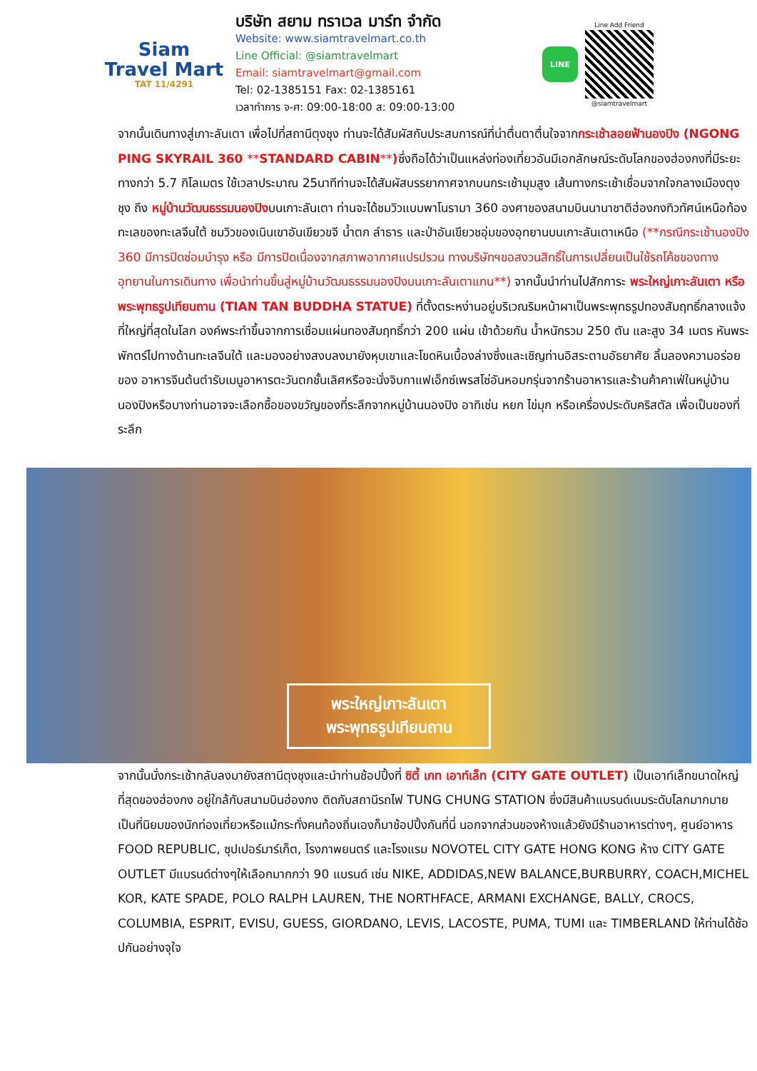Siam
Travel Mart
TAT 11/4291
บริษัท สยาม ทราเวล มาร์ท จำกัด
Website: www.siamtravelmart.co.th
Line Official: @siamtravelmart
Email: siamtravelmart@gmail.com
Tel: 02-1385151 Fax: 02-1385161
เวลาทำการ จ-ศ: 09:00-18:00 ส: 09:00-13:00
LINE
Line Add Friend
@siamtravelmart
จากนั้นเดินทางสู่เกาะลันเตา เพื่อไปที่สถานีตุงชุง ท่านจะได้สัมผัสกับประสบการณ์ที่น่าตื่นตาตื่นใจจากกระเช้าลอยฟ้านองปิง (NGONG PING SKYRAIL 360 **STANDARD CABIN**) ซึ่งถือได้ว่าเป็นแหล่งท่องเที่ยวอันมีเอกลักษณ์ระดับโลกของฮ่องกงที่มีระยะทางกว่า 5.7 กิโลเมตร ใช้เวลาประมาณ 25นาทีท่านจะได้สัมผัสบรรยากาศจากบนกระเช้ามุมสูง เส้นทางกระเช้าเชื่อมจากใจกลางเมืองตุงชุง ถึง หมู่บ้านวัฒนธรรมนองปิงบนเกาะลันเตา ท่านจะได้ชมวิวแบบพาโนรามา 360 องศาของสนามบินนานาชาติฮ่องกงทิวทัศน์เหนือท้องทะเลของทะเลจีนใต้ ชมวิวของเนินเขาอันเขียวขจี น้ำตก ลำธาร และป่าอันเขียวชอุ่มของอุทยานบนเกาะลันเตาเหนือ (**กรณีกระเช้านองปิง 360 มีการปิดซ่อมบำรุง หรือ มีการปิดเนื่องจากสภาพอากาศแปรปรวน ทางบริษัทฯขอสงวนสิทธิ์ในการเปลี่ยนเป็นใช้รถโค้ชของทางอุทยานในการเดินทาง เพื่อนำท่านขึ้นสู่หมู่บ้านวัฒนธรรมนองปิงบนเกาะลันเตาแทน**) จากนั้นนำท่านไปสักการะ พระใหญ่เกาะลันเตา หรือ พระพุทธรูปเทียนถาน (TIAN TAN BUDDHA STATUE) ที่ตั้งตระหง่านอยู่บริเวณริมหน้าผาเป็นพระพุทธรูปทองสัมฤทธิ์กลางแจ้งที่ใหญ่ที่สุดในโลก องค์พระทำขึ้นจากการเชื่อมแผ่นทองสัมฤทธิ์กว่า 200 แผ่น เข้าด้วยกัน น้ำหนักรวม 250 ตัน และสูง 34 เมตร หันพระพักตร์ไปทางด้านทะเลจีนใต้ และมองอย่างสงบลงมายังหุบเขาและโขดหินเบื้องล่างซึ่งและเชิญท่านอิสระตามอัธยาศัย ลิ้มลองความอร่อยของ อาหารจีนต้นตำรับเมนูอาหารตะวันตกชั้นเลิศหรือจะนั่งจิบกาแฟเอ็กซ์เพรสโซ่อันหอมกรุ่นจากร้านอาหารและร้านค้าคาเฟ่ในหมู่บ้านนองปิงหรือบางท่านอาจจะเลือกซื้อของขวัญของที่ระลึกจากหมู่บ้านนองปิง อาทิเช่น หยก ไข่มุก หรือเครื่องประดับคริสตัล เพื่อเป็นของที่ระลึก
พระใหญ่เกาะลันเตา
พระพุทธรูปเทียนถาน
จากนั้นนั่งกระเช้ากลับลงมายังสถานีตุงชุงและนำท่านช้อปปิ้งที่ ซิตี้ เกท เอาท์เล็ท (CITY GATE OUTLET) เป็นเอาท์เล็ทขนาดใหญ่ที่สุดของฮ่องกง อยู่ใกล้กับสนามบินฮ่องกง ติดกับสถานีรถไฟ TUNG CHUNG STATION ซึ่งมีสินค้าแบรนด์เนมระดับโลกมากมาย เป็นที่นิยมของนักท่องเที่ยวหรือแม้กระทั่งคนท้องถิ่นเองก็มาช้อปปิ้งกันที่นี่ นอกจากส่วนของห้างแล้วยังมีร้านอาหารต่างๆ, ศูนย์อาหาร FOOD REPUBLIC, ซุปเปอร์มาร์เก็ต, โรงภาพยนตร์ และโรงแรม NOVOTEL CITY GATE HONG KONG ห้าง CITY GATE OUTLET มีแบรนด์ต่างๆให้เลือกมากกว่า 90 แบรนด์ เช่น NIKE, ADDIDAS,NEW BALANCE,BURBURRY, COACH,MICHEL KOR, KATE SPADE, POLO RALPH LAUREN, THE NORTHFACE, ARMANI EXCHANGE, BALLY, CROCS, COLUMBIA, ESPRIT, EVISU, GUESS, GIORDANO, LEVIS, LACOSTE, PUMA, TUMI และ TIMBERLAND ให้ท่านได้ช้อปกันอย่างจุใจ